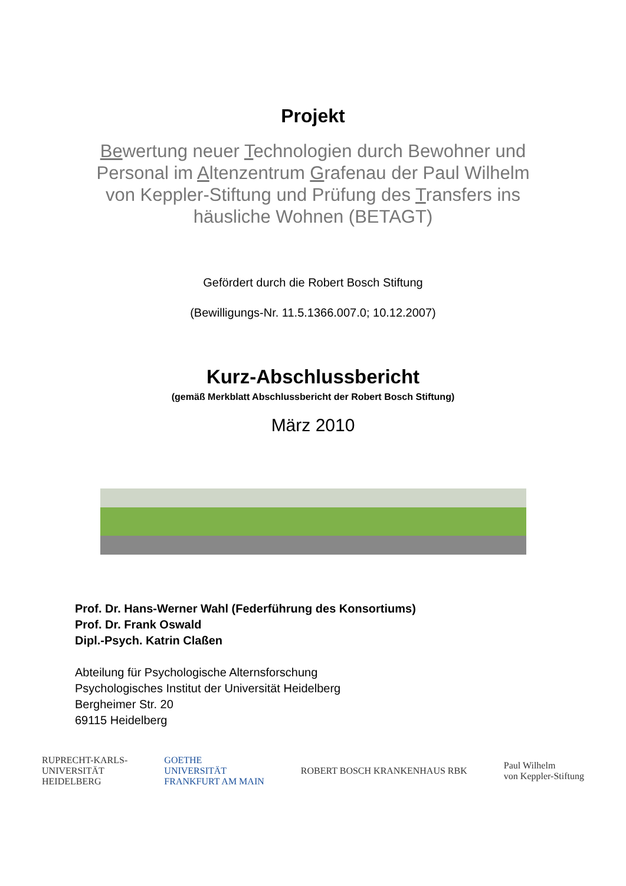Projekt
Bewertung neuer Technologien durch Bewohner und Personal im Altenzentrum Grafenau der Paul Wilhelm von Keppler-Stiftung und Prüfung des Transfers ins häusliche Wohnen (BETAGT)
Gefördert durch die Robert Bosch Stiftung
(Bewilligungs-Nr. 11.5.1366.007.0; 10.12.2007)
Kurz-Abschlussbericht
(gemäß Merkblatt Abschlussbericht der Robert Bosch Stiftung)
März 2010
Prof. Dr. Hans-Werner Wahl (Federführung des Konsortiums)
Prof. Dr. Frank Oswald
Dipl.-Psych. Katrin Claßen
Abteilung für Psychologische Alternsforschung
Psychologisches Institut der Universität Heidelberg
Bergheimer Str. 20
69115 Heidelberg
RUPRECHT-KARLS-
UNIVERSITÄT
HEIDELBERG
GOETHE
UNIVERSITÄT
FRANKFURT AM MAIN
ROBERT BOSCH KRANKENHAUS RBK
Paul Wilhelm
von Keppler-Stiftung